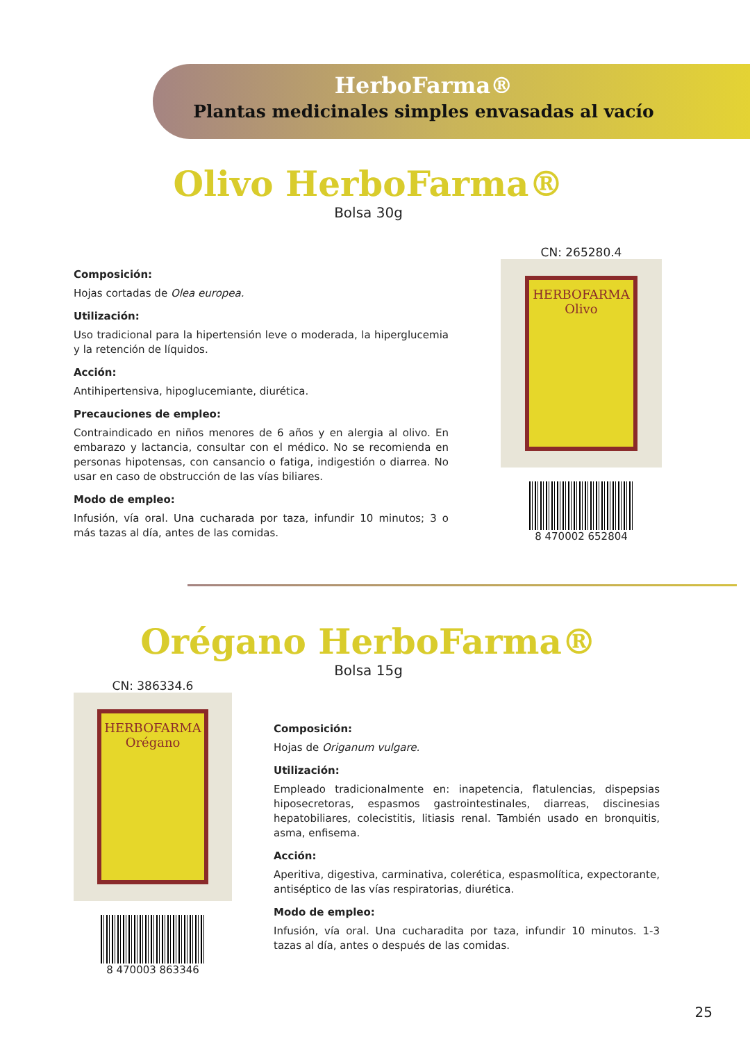HerboFarma®
Plantas medicinales simples envasadas al vacío
Olivo HerboFarma®
Bolsa 30g
Composición:
Hojas cortadas de Olea europea.
Utilización:
Uso tradicional para la hipertensión leve o moderada, la hiperglucemia y la retención de líquidos.
Acción:
Antihipertensiva, hipoglucemiante, diurética.
Precauciones de empleo:
Contraindicado en niños menores de 6 años y en alergia al olivo. En embarazo y lactancia, consultar con el médico. No se recomienda en personas hipotensas, con cansancio o fatiga, indigestión o diarrea. No usar en caso de obstrucción de las vías biliares.
Modo de empleo:
Infusión, vía oral. Una cucharada por taza, infundir 10 minutos; 3 o más tazas al día, antes de las comidas.
CN: 265280.4
HERBOFARMA
Olivo
8 470002 652804
Orégano HerboFarma®
Bolsa 15g
CN: 386334.6
HERBOFARMA
Orégano
8 470003 863346
Composición:
Hojas de Origanum vulgare.
Utilización:
Empleado tradicionalmente en: inapetencia, flatulencias, dispepsias hiposecretoras, espasmos gastrointestinales, diarreas, discinesias hepatobiliares, colecistitis, litiasis renal. También usado en bronquitis, asma, enfisema.
Acción:
Aperitiva, digestiva, carminativa, colerética, espasmolítica, expectorante, antiséptico de las vías respiratorias, diurética.
Modo de empleo:
Infusión, vía oral. Una cucharadita por taza, infundir 10 minutos. 1-3 tazas al día, antes o después de las comidas.
25